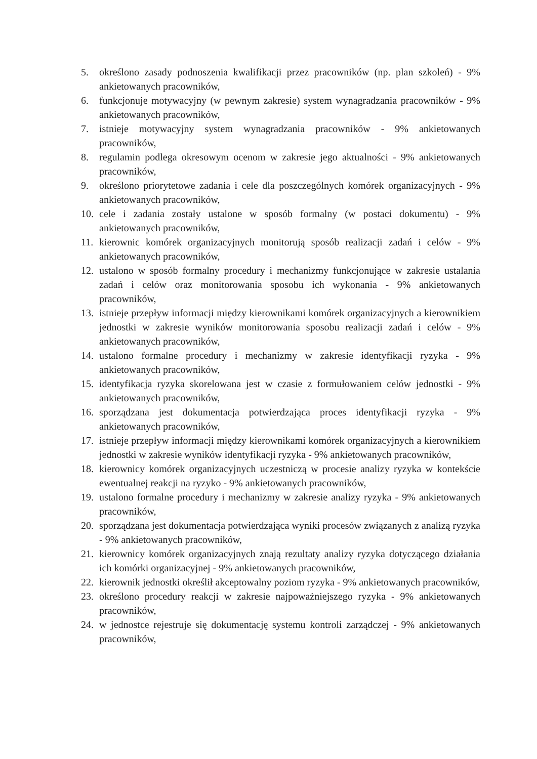5. określono zasady podnoszenia kwalifikacji przez pracowników (np. plan szkoleń) - 9% ankietowanych pracowników,
6. funkcjonuje motywacyjny (w pewnym zakresie) system wynagradzania pracowników - 9% ankietowanych pracowników,
7. istnieje motywacyjny system wynagradzania pracowników - 9% ankietowanych pracowników,
8. regulamin podlega okresowym ocenom w zakresie jego aktualności - 9% ankietowanych pracowników,
9. określono priorytetowe zadania i cele dla poszczególnych komórek organizacyjnych - 9% ankietowanych pracowników,
10. cele i zadania zostały ustalone w sposób formalny (w postaci dokumentu) - 9% ankietowanych pracowników,
11. kierownic komórek organizacyjnych monitorują sposób realizacji zadań i celów - 9% ankietowanych pracowników,
12. ustalono w sposób formalny procedury i mechanizmy funkcjonujące w zakresie ustalania zadań i celów oraz monitorowania sposobu ich wykonania - 9% ankietowanych pracowników,
13. istnieje przepływ informacji między kierownikami komórek organizacyjnych a kierownikiem jednostki w zakresie wyników monitorowania sposobu realizacji zadań i celów - 9% ankietowanych pracowników,
14. ustalono formalne procedury i mechanizmy w zakresie identyfikacji ryzyka - 9% ankietowanych pracowników,
15. identyfikacja ryzyka skorelowana jest w czasie z formułowaniem celów jednostki - 9% ankietowanych pracowników,
16. sporządzana jest dokumentacja potwierdzająca proces identyfikacji ryzyka - 9% ankietowanych pracowników,
17. istnieje przepływ informacji między kierownikami komórek organizacyjnych a kierownikiem jednostki w zakresie wyników identyfikacji ryzyka - 9% ankietowanych pracowników,
18. kierownicy komórek organizacyjnych uczestniczą w procesie analizy ryzyka w kontekście ewentualnej reakcji na ryzyko - 9% ankietowanych pracowników,
19. ustalono formalne procedury i mechanizmy w zakresie analizy ryzyka - 9% ankietowanych pracowników,
20. sporządzana jest dokumentacja potwierdzająca wyniki procesów związanych z analizą ryzyka - 9% ankietowanych pracowników,
21. kierownicy komórek organizacyjnych znają rezultaty analizy ryzyka dotyczącego działania ich komórki organizacyjnej - 9% ankietowanych pracowników,
22. kierownik jednostki określił akceptowalny poziom ryzyka - 9% ankietowanych pracowników,
23. określono procedury reakcji w zakresie najpoważniejszego ryzyka - 9% ankietowanych pracowników,
24. w jednostce rejestruje się dokumentację systemu kontroli zarządczej - 9% ankietowanych pracowników,